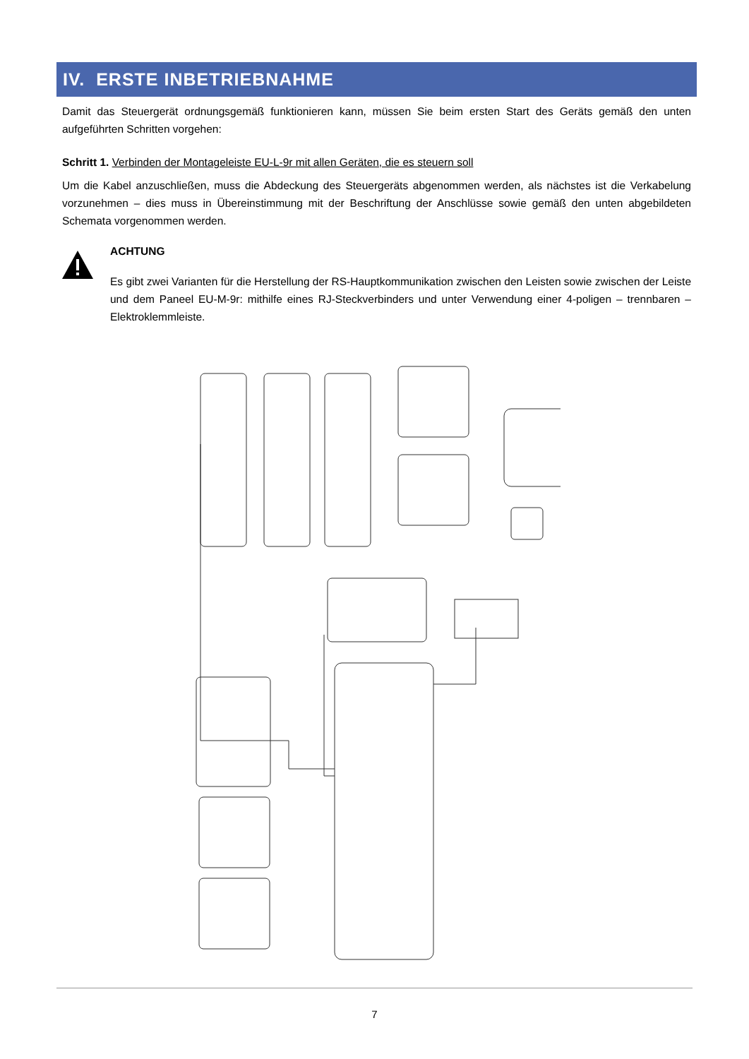IV. ERSTE INBETRIEBNAHME
Damit das Steuergerät ordnungsgemäß funktionieren kann, müssen Sie beim ersten Start des Geräts gemäß den unten aufgeführten Schritten vorgehen:
Schritt 1. Verbinden der Montageleiste EU-L-9r mit allen Geräten, die es steuern soll
Um die Kabel anzuschließen, muss die Abdeckung des Steuergeräts abgenommen werden, als nächstes ist die Verkabelung vorzunehmen – dies muss in Übereinstimmung mit der Beschriftung der Anschlüsse sowie gemäß den unten abgebildeten Schemata vorgenommen werden.
ACHTUNG
Es gibt zwei Varianten für die Herstellung der RS-Hauptkommunikation zwischen den Leisten sowie zwischen der Leiste und dem Paneel EU-M-9r: mithilfe eines RJ-Steckverbinders und unter Verwendung einer 4-poligen – trennbaren – Elektroklemmleiste.
7